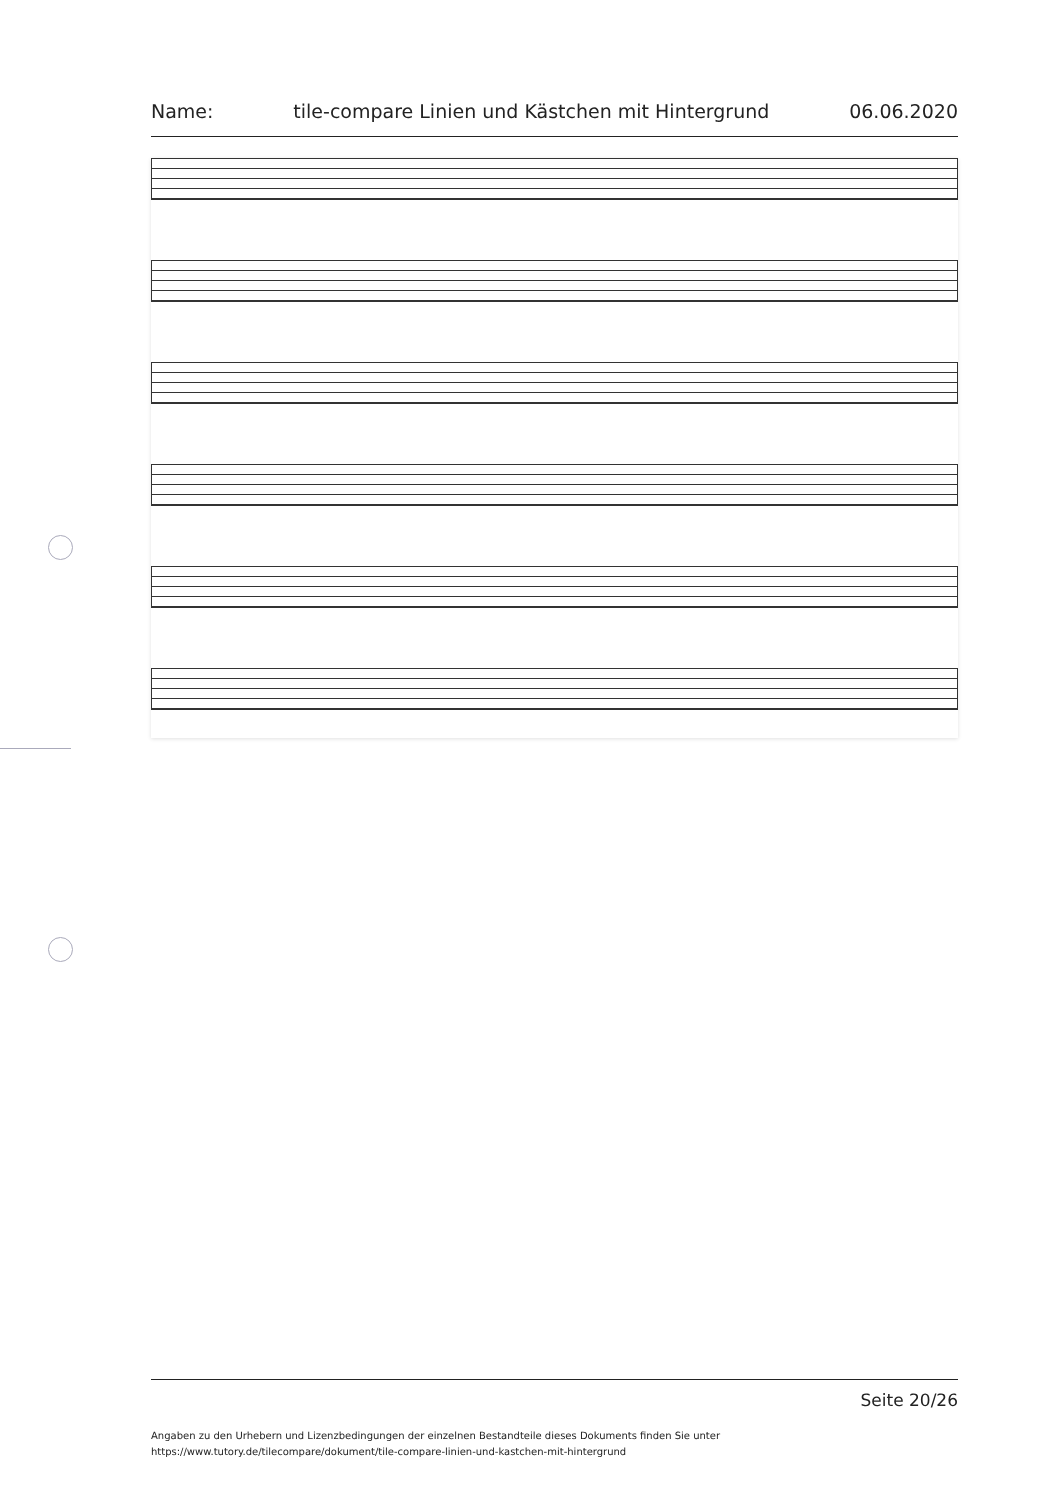Name: tile-compare Linien und Kästchen mit Hintergrund 06.06.2020
Seite 20/26
Angaben zu den Urhebern und Lizenzbedingungen der einzelnen Bestandteile dieses Dokuments finden Sie unter
https://www.tutory.de/tilecompare/dokument/tile-compare-linien-und-kastchen-mit-hintergrund